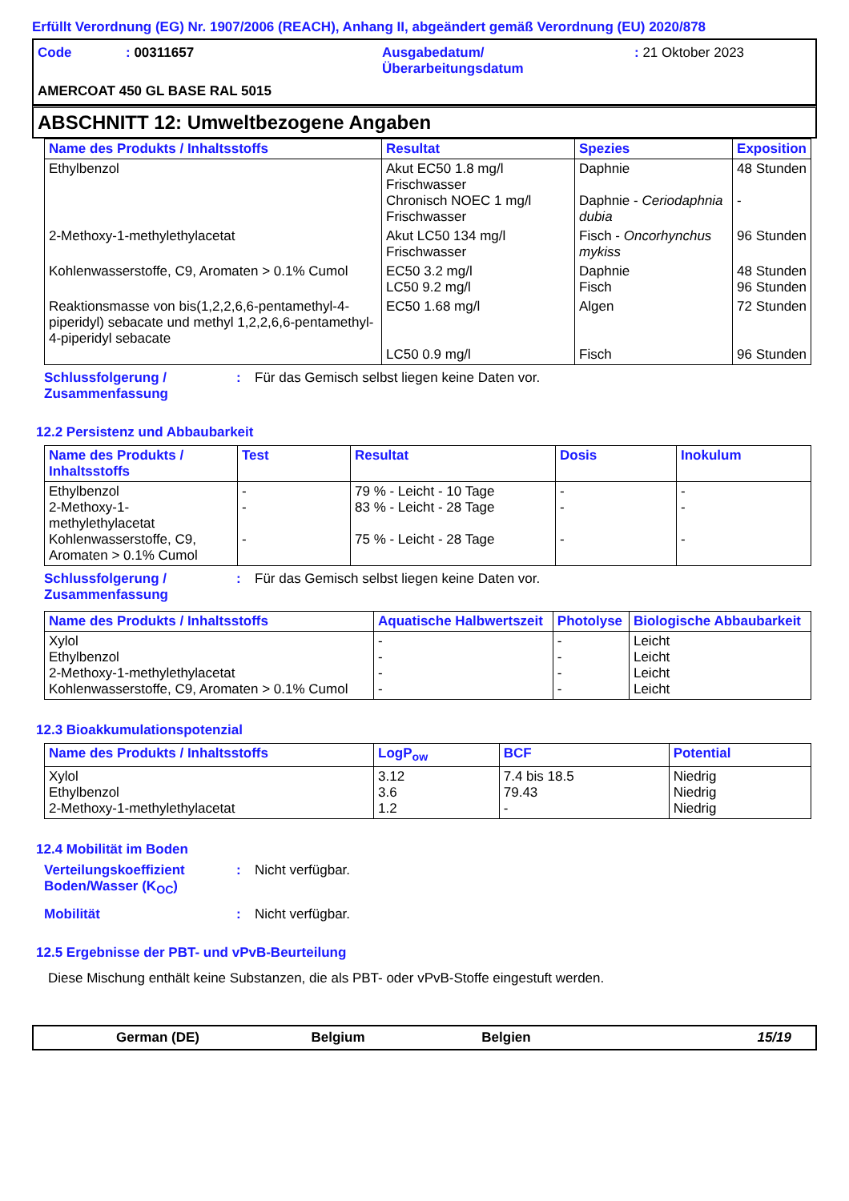Erfüllt Verordnung (EG) Nr. 1907/2006 (REACH), Anhang II, abgeändert gemäß Verordnung (EU) 2020/878
Code
: 00311657
Ausgabedatum/
Überarbeitungsdatum
: 21 Oktober 2023
AMERCOAT 450 GL BASE RAL 5015
ABSCHNITT 12: Umweltbezogene Angaben
| Name des Produkts / Inhaltsstoffs | Resultat | Spezies | Exposition |
| --- | --- | --- | --- |
| Ethylbenzol | Akut EC50 1.8 mg/l Frischwasser Chronisch NOEC 1 mg/l Frischwasser | Daphnie Daphnie - Ceriodaphnia dubia | 48 Stunden - |
| 2-Methoxy-1-methylethylacetat | Akut LC50 134 mg/l Frischwasser | Fisch - Oncorhynchus mykiss | 96 Stunden |
| Kohlenwasserstoffe, C9, Aromaten > 0.1% Cumol | EC50 3.2 mg/l LC50 9.2 mg/l | Daphnie Fisch | 48 Stunden 96 Stunden |
| Reaktionsmasse von bis(1,2,2,6,6-pentamethyl-4-piperidyl) sebacate und methyl 1,2,2,6,6-pentamethyl-4-piperidyl sebacate | EC50 1.68 mg/l LC50 0.9 mg/l | Algen Fisch | 72 Stunden 96 Stunden |
Schlussfolgerung / Zusammenfassung
: Für das Gemisch selbst liegen keine Daten vor.
12.2 Persistenz und Abbaubarkeit
| Name des Produkts / Inhaltsstoffs | Test | Resultat | Dosis | Inokulum |
| --- | --- | --- | --- | --- |
| Ethylbenzol 2-Methoxy-1-methylethylacetat Kohlenwasserstoffe, C9, Aromaten > 0.1% Cumol | - - - | 79 % - Leicht - 10 Tage 83 % - Leicht - 28 Tage 75 % - Leicht - 28 Tage | - - - | - - - |
Schlussfolgerung / Zusammenfassung
: Für das Gemisch selbst liegen keine Daten vor.
| Name des Produkts / Inhaltsstoffs | Aquatische Halbwertszeit | Photolyse | Biologische Abbaubarkeit |
| --- | --- | --- | --- |
| Xylol Ethylbenzol 2-Methoxy-1-methylethylacetat Kohlenwasserstoffe, C9, Aromaten > 0.1% Cumol | - - - - | - - - - | Leicht Leicht Leicht Leicht |
12.3 Bioakkumulationspotenzial
| Name des Produkts / Inhaltsstoffs | LogP<sub>ow</sub> | BCF | Potential |
| --- | --- | --- | --- |
| Xylol Ethylbenzol 2-Methoxy-1-methylethylacetat | 3.12 3.6 1.2 | 7.4 bis 18.5 79.43 - | Niedrig Niedrig Niedrig |
12.4 Mobilität im Boden
Verteilungskoeffizient Boden/Wasser (K<sub>OC</sub>)
: Nicht verfügbar.
Mobilität : Nicht verfügbar.
12.5 Ergebnisse der PBT- und vPvB-Beurteilung
Diese Mischung enthält keine Substanzen, die als PBT- oder vPvB-Stoffe eingestuft werden.
German (DE) Belgium Belgien 15/19